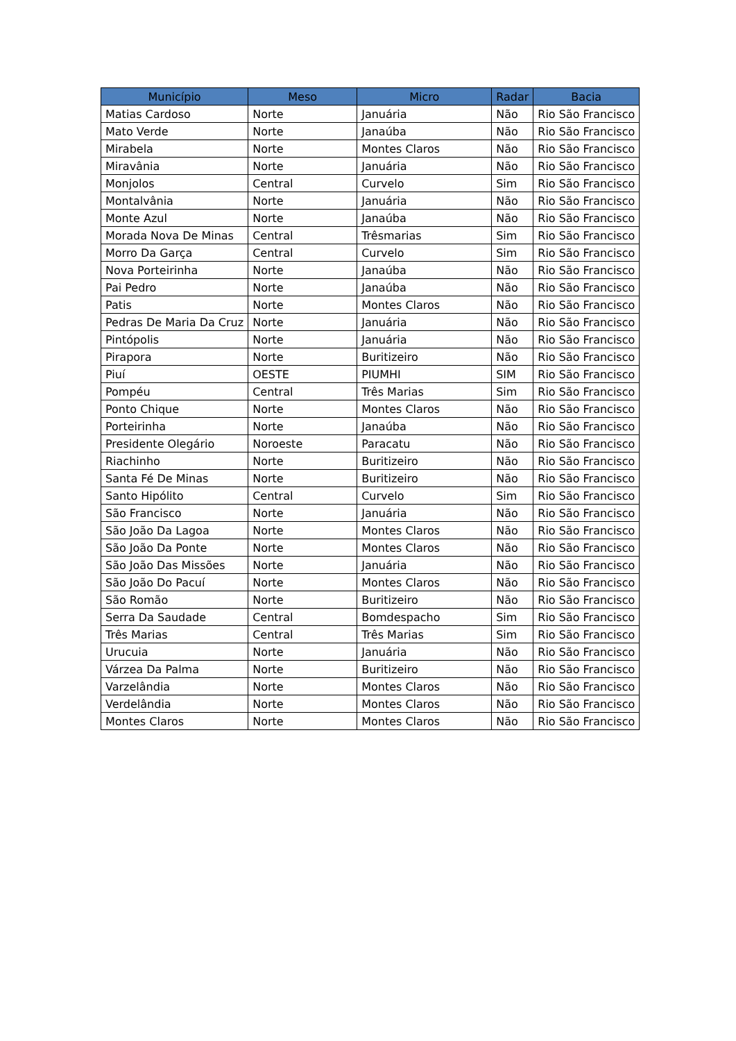| Município | Meso | Micro | Radar | Bacia |
| --- | --- | --- | --- | --- |
| Matias Cardoso | Norte | Januária | Não | Rio São Francisco |
| Mato Verde | Norte | Janaúba | Não | Rio São Francisco |
| Mirabela | Norte | Montes Claros | Não | Rio São Francisco |
| Miravânia | Norte | Januária | Não | Rio São Francisco |
| Monjolos | Central | Curvelo | Sim | Rio São Francisco |
| Montalvânia | Norte | Januária | Não | Rio São Francisco |
| Monte Azul | Norte | Janaúba | Não | Rio São Francisco |
| Morada Nova De Minas | Central | Trêsmarias | Sim | Rio São Francisco |
| Morro Da Garça | Central | Curvelo | Sim | Rio São Francisco |
| Nova Porteirinha | Norte | Janaúba | Não | Rio São Francisco |
| Pai Pedro | Norte | Janaúba | Não | Rio São Francisco |
| Patis | Norte | Montes Claros | Não | Rio São Francisco |
| Pedras De Maria Da Cruz | Norte | Januária | Não | Rio São Francisco |
| Pintópolis | Norte | Januária | Não | Rio São Francisco |
| Pirapora | Norte | Buritizeiro | Não | Rio São Francisco |
| Piuí | OESTE | PIUMHI | SIM | Rio São Francisco |
| Pompéu | Central | Três Marias | Sim | Rio São Francisco |
| Ponto Chique | Norte | Montes Claros | Não | Rio São Francisco |
| Porteirinha | Norte | Janaúba | Não | Rio São Francisco |
| Presidente Olegário | Noroeste | Paracatu | Não | Rio São Francisco |
| Riachinho | Norte | Buritizeiro | Não | Rio São Francisco |
| Santa Fé De Minas | Norte | Buritizeiro | Não | Rio São Francisco |
| Santo Hipólito | Central | Curvelo | Sim | Rio São Francisco |
| São Francisco | Norte | Januária | Não | Rio São Francisco |
| São João Da Lagoa | Norte | Montes Claros | Não | Rio São Francisco |
| São João Da Ponte | Norte | Montes Claros | Não | Rio São Francisco |
| São João Das Missões | Norte | Januária | Não | Rio São Francisco |
| São João Do Pacuí | Norte | Montes Claros | Não | Rio São Francisco |
| São Romão | Norte | Buritizeiro | Não | Rio São Francisco |
| Serra Da Saudade | Central | Bomdespacho | Sim | Rio São Francisco |
| Três Marias | Central | Três Marias | Sim | Rio São Francisco |
| Urucuia | Norte | Januária | Não | Rio São Francisco |
| Várzea Da Palma | Norte | Buritizeiro | Não | Rio São Francisco |
| Varzelândia | Norte | Montes Claros | Não | Rio São Francisco |
| Verdelândia | Norte | Montes Claros | Não | Rio São Francisco |
| Montes Claros | Norte | Montes Claros | Não | Rio São Francisco |